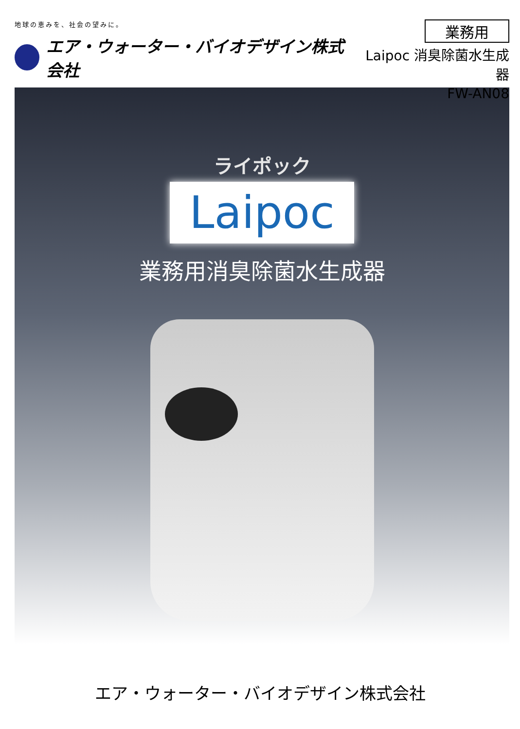地球の恵みを、社会の望みに。
エア・ウォーター・バイオデザイン株式会社
業務用
Laipoc 消臭除菌水生成器
FW-AN08
ライポック
Laipoc
業務用消臭除菌水生成器
エア・ウォーター・バイオデザイン株式会社